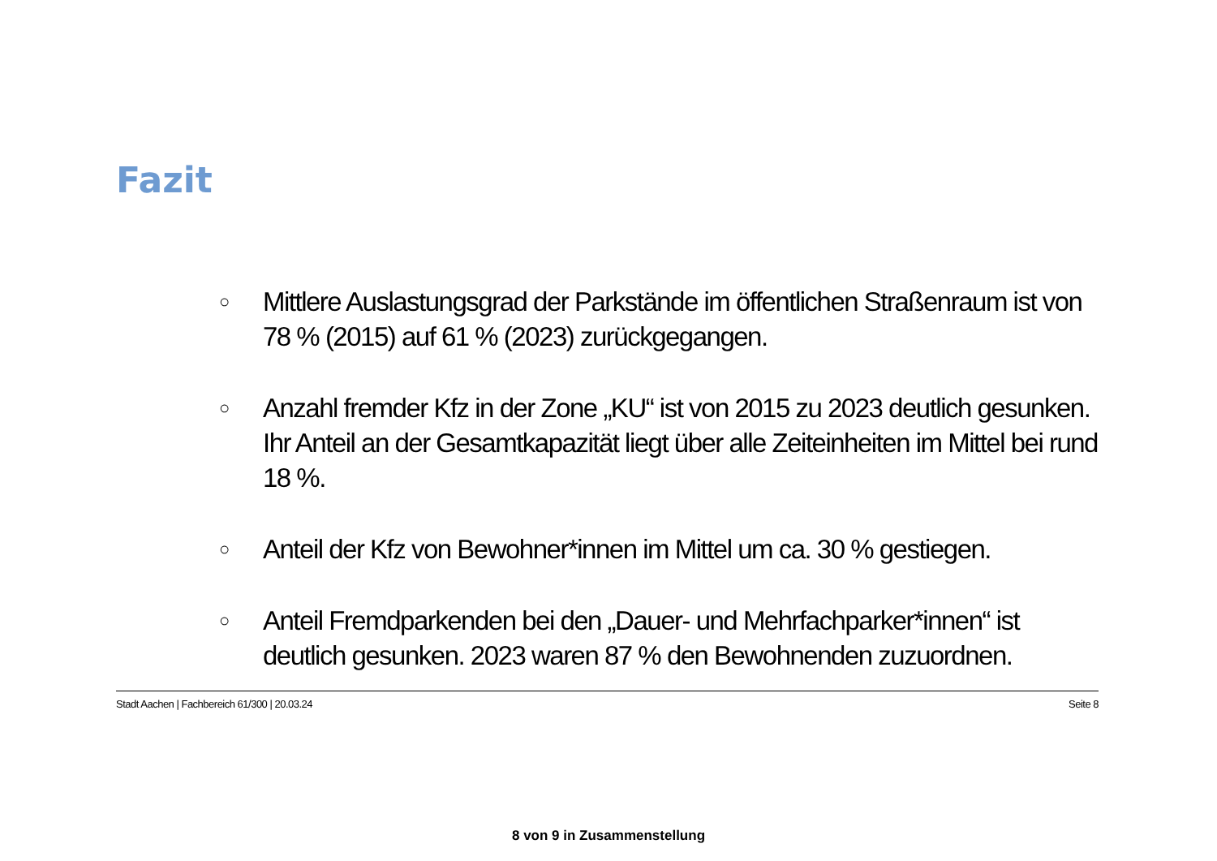Fazit
○ Mittlere Auslastungsgrad der Parkstände im öffentlichen Straßenraum ist von 78 % (2015) auf 61 % (2023) zurückgegangen.
○ Anzahl fremder Kfz in der Zone „KU“ ist von 2015 zu 2023 deutlich gesunken. Ihr Anteil an der Gesamtkapazität liegt über alle Zeiteinheiten im Mittel bei rund 18 %.
○ Anteil der Kfz von Bewohner*innen im Mittel um ca. 30 % gestiegen.
○ Anteil Fremdparkenden bei den „Dauer- und Mehrfachparker*innen“ ist deutlich gesunken. 2023 waren 87 % den Bewohnenden zuzuordnen.
Stadt Aachen | Fachbereich 61/300 | 20.03.24 Seite 8
8 von 9 in Zusammenstellung